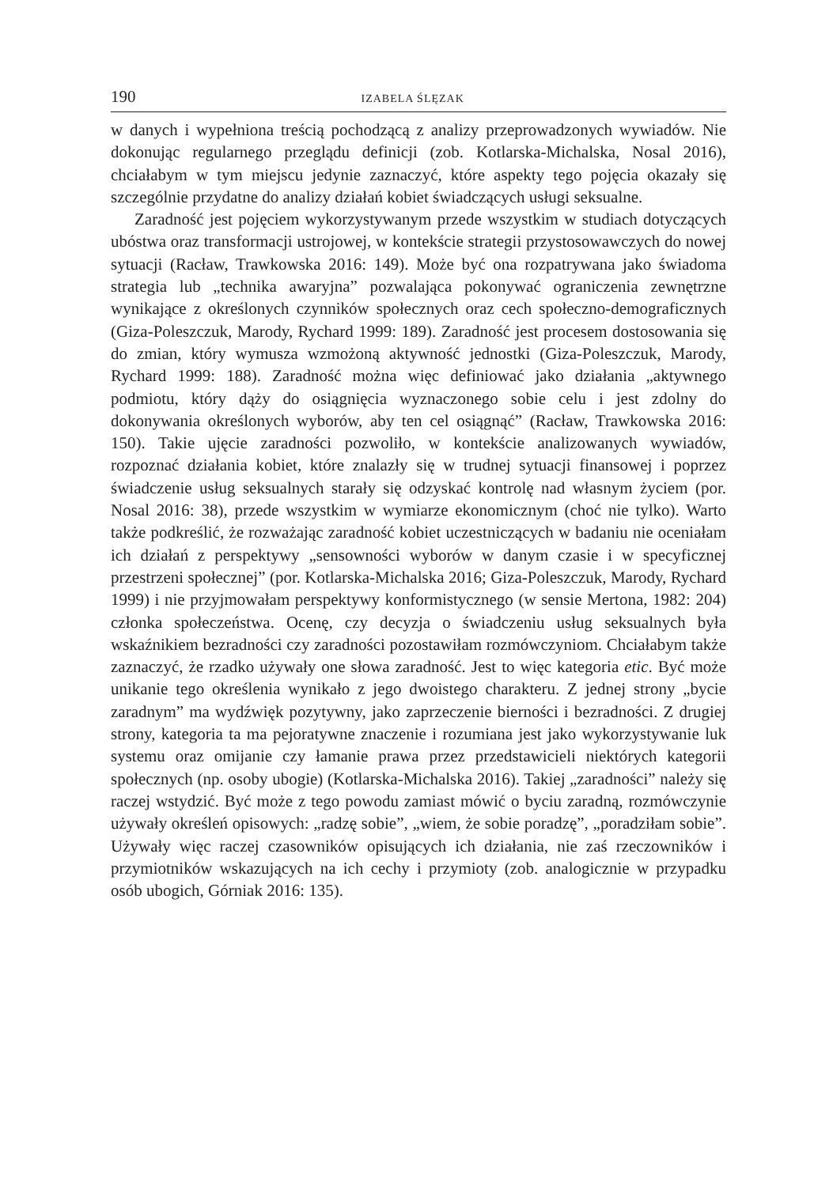190 IZABELA ŚLĘZAK
w danych i wypełniona treścią pochodzącą z analizy przeprowadzonych wywiadów. Nie dokonując regularnego przeglądu definicji (zob. Kotlarska-Michalska, Nosal 2016), chciałabym w tym miejscu jedynie zaznaczyć, które aspekty tego pojęcia okazały się szczególnie przydatne do analizy działań kobiet świadczących usługi seksualne.
Zaradność jest pojęciem wykorzystywanym przede wszystkim w studiach dotyczących ubóstwa oraz transformacji ustrojowej, w kontekście strategii przystosowawczych do nowej sytuacji (Racław, Trawkowska 2016: 149). Może być ona rozpatrywana jako świadoma strategia lub „technika awaryjna” pozwalająca pokonywać ograniczenia zewnętrzne wynikające z określonych czynników społecznych oraz cech społeczno-demograficznych (Giza-Poleszczuk, Marody, Rychard 1999: 189). Zaradność jest procesem dostosowania się do zmian, który wymusza wzmożoną aktywność jednostki (Giza-Poleszczuk, Marody, Rychard 1999: 188). Zaradność można więc definiować jako działania „aktywnego podmiotu, który dąży do osiągnięcia wyznaczonego sobie celu i jest zdolny do dokonywania określonych wyborów, aby ten cel osiągnąć” (Racław, Trawkowska 2016: 150). Takie ujęcie zaradności pozwoliło, w kontekście analizowanych wywiadów, rozpoznać działania kobiet, które znalazły się w trudnej sytuacji finansowej i poprzez świadczenie usług seksualnych starały się odzyskać kontrolę nad własnym życiem (por. Nosal 2016: 38), przede wszystkim w wymiarze ekonomicznym (choć nie tylko). Warto także podkreślić, że rozważając zaradność kobiet uczestniczących w badaniu nie oceniałam ich działań z perspektywy „sensowności wyborów w danym czasie i w specyficznej przestrzeni społecznej” (por. Kotlarska-Michalska 2016; Giza-Poleszczuk, Marody, Rychard 1999) i nie przyjmowałam perspektywy konformistycznego (w sensie Mertona, 1982: 204) członka społeczeństwa. Ocenę, czy decyzja o świadczeniu usług seksualnych była wskaźnikiem bezradności czy zaradności pozostawiłam rozmówczyniom. Chciałabym także zaznaczyć, że rzadko używały one słowa zaradność. Jest to więc kategoria etic. Być może unikanie tego określenia wynikało z jego dwoistego charakteru. Z jednej strony „bycie zaradnym” ma wydźwięk pozytywny, jako zaprzeczenie bierności i bezradności. Z drugiej strony, kategoria ta ma pejoratywne znaczenie i rozumiana jest jako wykorzystywanie luk systemu oraz omijanie czy łamanie prawa przez przedstawicieli niektórych kategorii społecznych (np. osoby ubogie) (Kotlarska-Michalska 2016). Takiej „zaradności” należy się raczej wstydzić. Być może z tego powodu zamiast mówić o byciu zaradną, rozmówczynie używały określeń opisowych: „radzę sobie”, „wiem, że sobie poradzę”, „poradziłam sobie”. Używały więc raczej czasowników opisujących ich działania, nie zaś rzeczowników i przymiotników wskazujących na ich cechy i przymioty (zob. analogicznie w przypadku osób ubogich, Górniak 2016: 135).